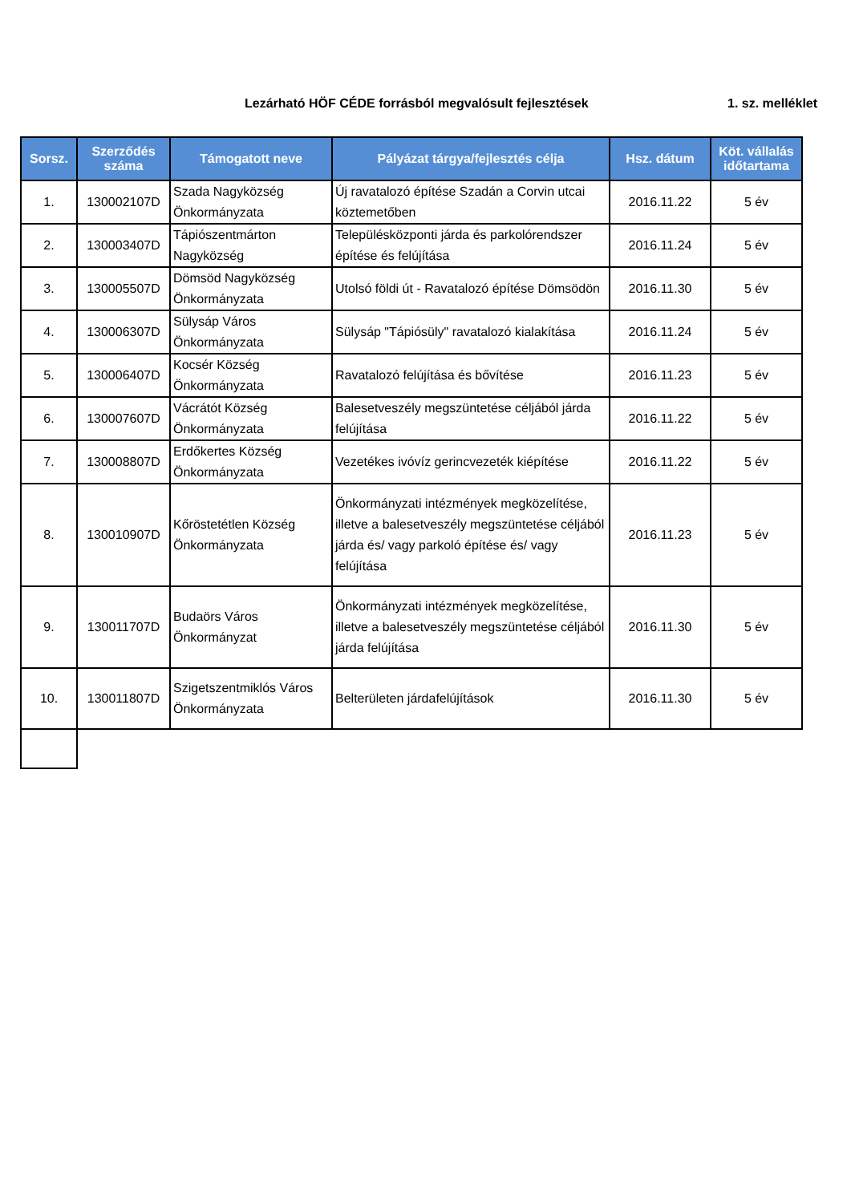Lezárható HÖF CÉDE forrásból megvalósult fejlesztések 1. sz. melléklet
| Sorsz. | Szerződés száma | Támogatott neve | Pályázat tárgya/fejlesztés célja | Hsz. dátum | Köt. vállalás időtartama |
| --- | --- | --- | --- | --- | --- |
| 1. | 130002107D | Szada Nagyközség Önkormányzata | Új ravatalozó építése Szadán a Corvin utcai köztemetőben | 2016.11.22 | 5 év |
| 2. | 130003407D | Tápiószentmárton Nagyközség | Településközponti járda és parkolórendszer építése és felújítása | 2016.11.24 | 5 év |
| 3. | 130005507D | Dömsöd Nagyközség Önkormányzata | Utolsó földi út - Ravatalozó építése Dömsödön | 2016.11.30 | 5 év |
| 4. | 130006307D | Sülysáp Város Önkormányzata | Sülysáp "Tápiósüly" ravatalozó kialakítása | 2016.11.24 | 5 év |
| 5. | 130006407D | Kocsér Község Önkormányzata | Ravatalozó felújítása és bővítése | 2016.11.23 | 5 év |
| 6. | 130007607D | Vácrátót Község Önkormányzata | Balesetveszély megszüntetése céljából járda felújítása | 2016.11.22 | 5 év |
| 7. | 130008807D | Erdőkertes Község Önkormányzata | Vezetékes ivóvíz gerincvezeték kiépítése | 2016.11.22 | 5 év |
| 8. | 130010907D | Kőröstetétlen Község Önkormányzata | Önkormányzati intézmények megközelítése, illetve a balesetveszély megszüntetése céljából járda és/ vagy parkoló építése és/ vagy felújítása | 2016.11.23 | 5 év |
| 9. | 130011707D | Budaörs Város Önkormányzat | Önkormányzati intézmények megközelítése, illetve a balesetveszély megszüntetése céljából járda felújítása | 2016.11.30 | 5 év |
| 10. | 130011807D | Szigetszentmiklós Város Önkormányzata | Belterületen járdafelújítások | 2016.11.30 | 5 év |